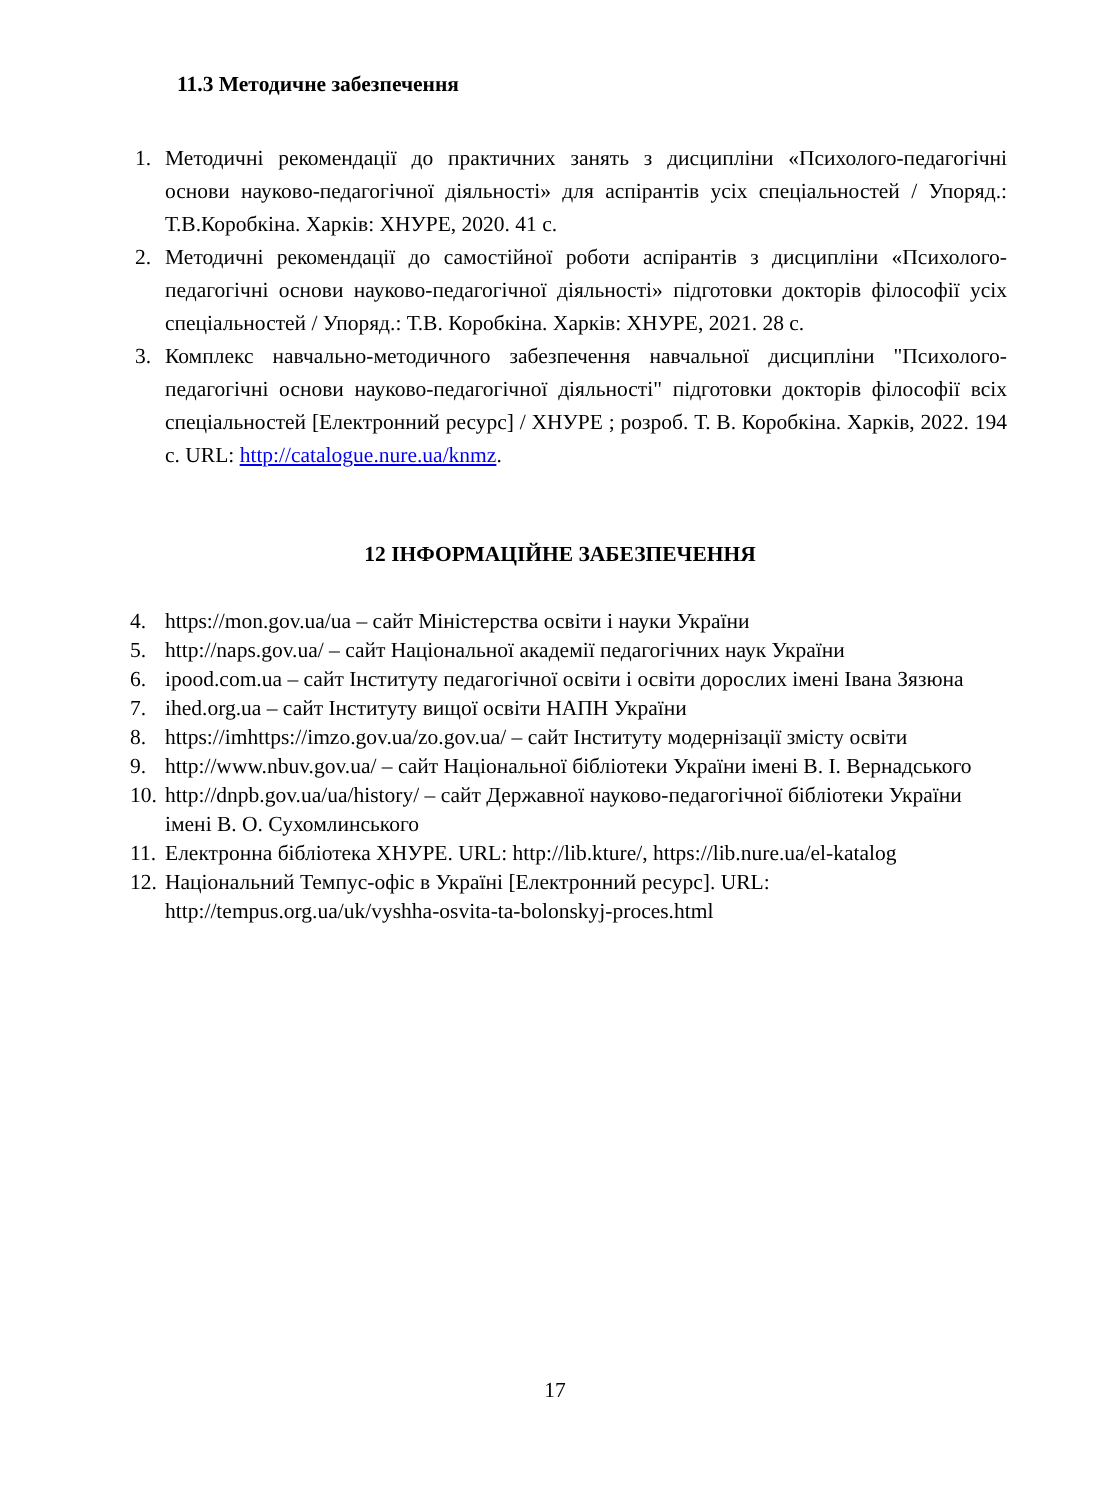11.3 Методичне забезпечення
1. Методичні рекомендації до практичних занять з дисципліни «Психолого-педагогічні основи науково-педагогічної діяльності» для аспірантів усіх спеціальностей / Упоряд.: Т.В.Коробкіна. Харків: ХНУРЕ, 2020. 41 с.
2. Методичні рекомендації до самостійної роботи аспірантів з дисципліни «Психолого-педагогічні основи науково-педагогічної діяльності» підготовки докторів філософії усіх спеціальностей / Упоряд.: Т.В. Коробкіна. Харків: ХНУРЕ, 2021. 28 с.
3. Комплекс навчально-методичного забезпечення навчальної дисципліни "Психолого-педагогічні основи науково-педагогічної діяльності" підготовки докторів філософії всіх спеціальностей [Електронний ресурс] / ХНУРЕ ; розроб. Т. В. Коробкіна. Харків, 2022. 194 с. URL: http://catalogue.nure.ua/knmz.
12 ІНФОРМАЦІЙНЕ ЗАБЕЗПЕЧЕННЯ
4. https://mon.gov.ua/ua – сайт Міністерства освіти і науки України
5. http://naps.gov.ua/ – сайт Національної академії педагогічних наук України
6. ipood.com.ua – сайт Інституту педагогічної освіти і освіти дорослих імені Івана Зязюна
7. ihed.org.ua – сайт Інституту вищої освіти НАПН України
8. https://imhttps://imzo.gov.ua/zo.gov.ua/ – сайт Інституту модернізації змісту освіти
9. http://www.nbuv.gov.ua/ – сайт Національної бібліотеки України імені В. І. Вернадського
10. http://dnpb.gov.ua/ua/history/ – сайт Державної науково-педагогічної бібліотеки України імені В. О. Сухомлинського
11. Електронна бібліотека ХНУРЕ. URL: http://lib.kture/, https://lib.nure.ua/el-katalog
12. Національний Темпус-офіс в Україні [Електронний ресурс]. URL: http://tempus.org.ua/uk/vyshha-osvita-ta-bolonskyj-proces.html
17